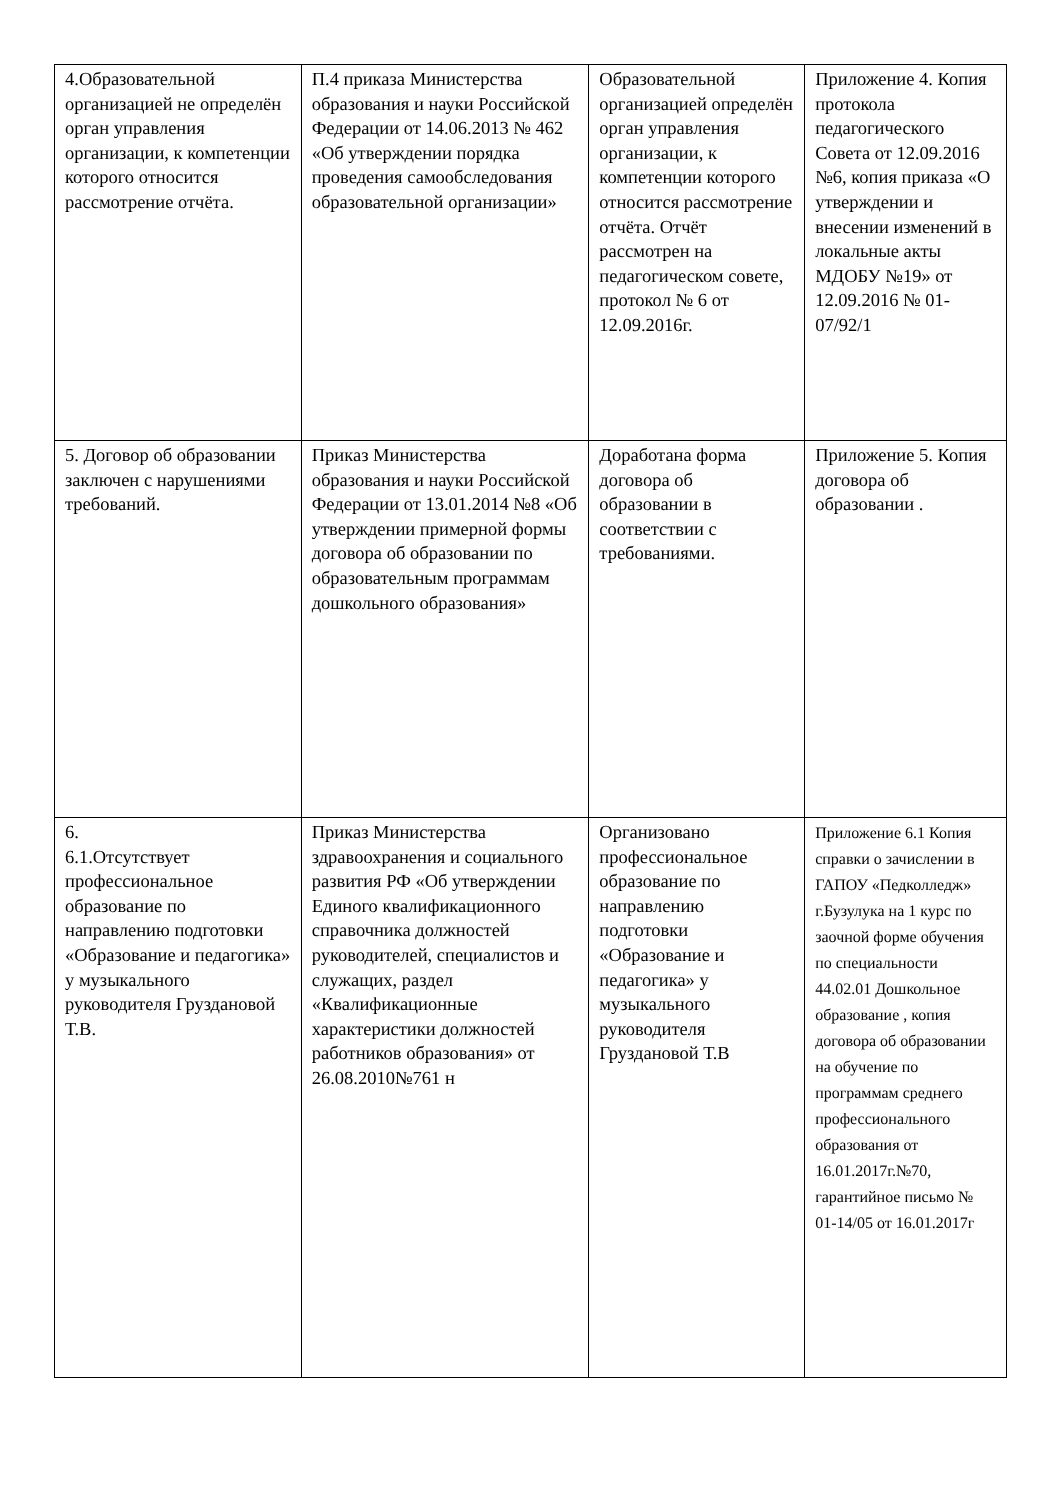| 4.Образовательной организацией не определён орган управления организации, к компетенции которого относится рассмотрение отчёта. | П.4 приказа Министерства образования и науки Российской Федерации от 14.06.2013 № 462 «Об утверждении порядка проведения самообследования образовательной организации» | Образовательной организацией определён орган управления организации, к компетенции которого относится рассмотрение отчёта. Отчёт рассмотрен на педагогическом совете, протокол № 6 от 12.09.2016г. | Приложение 4. Копия протокола педагогического Совета от 12.09.2016 №6, копия приказа «О утверждении и внесении изменений в локальные акты МДОБУ №19» от 12.09.2016 № 01-07/92/1 |
| 5. Договор об образовании заключен с нарушениями требований. | Приказ Министерства образования и науки Российской Федерации от 13.01.2014 №8 «Об утверждении примерной формы договора об образовании по образовательным программам дошкольного образования» | Доработана форма договора об образовании в соответствии с требованиями. | Приложение 5. Копия договора об образовании . |
| 6. 6.1.Отсутствует профессиональное образование по направлению подготовки «Образование и педагогика» у музыкального руководителя Груздановой Т.В. | Приказ Министерства здравоохранения и социального развития РФ «Об утверждении Единого квалификационного справочника должностей руководителей, специалистов и служащих, раздел «Квалификационные характеристики должностей работников образования» от 26.08.2010№761 н | Организовано профессиональное образование по направлению подготовки «Образование и педагогика» у музыкального руководителя Груздановой Т.В | Приложение 6.1 Копия справки о зачислении в ГАПОУ «Педколледж» г.Бузулука на 1 курс по заочной форме обучения по специальности 44.02.01 Дошкольное образование , копия договора об образовании на обучение по программам среднего профессионального образования от 16.01.2017г.№70, гарантийное письмо № 01-14/05 от 16.01.2017г |